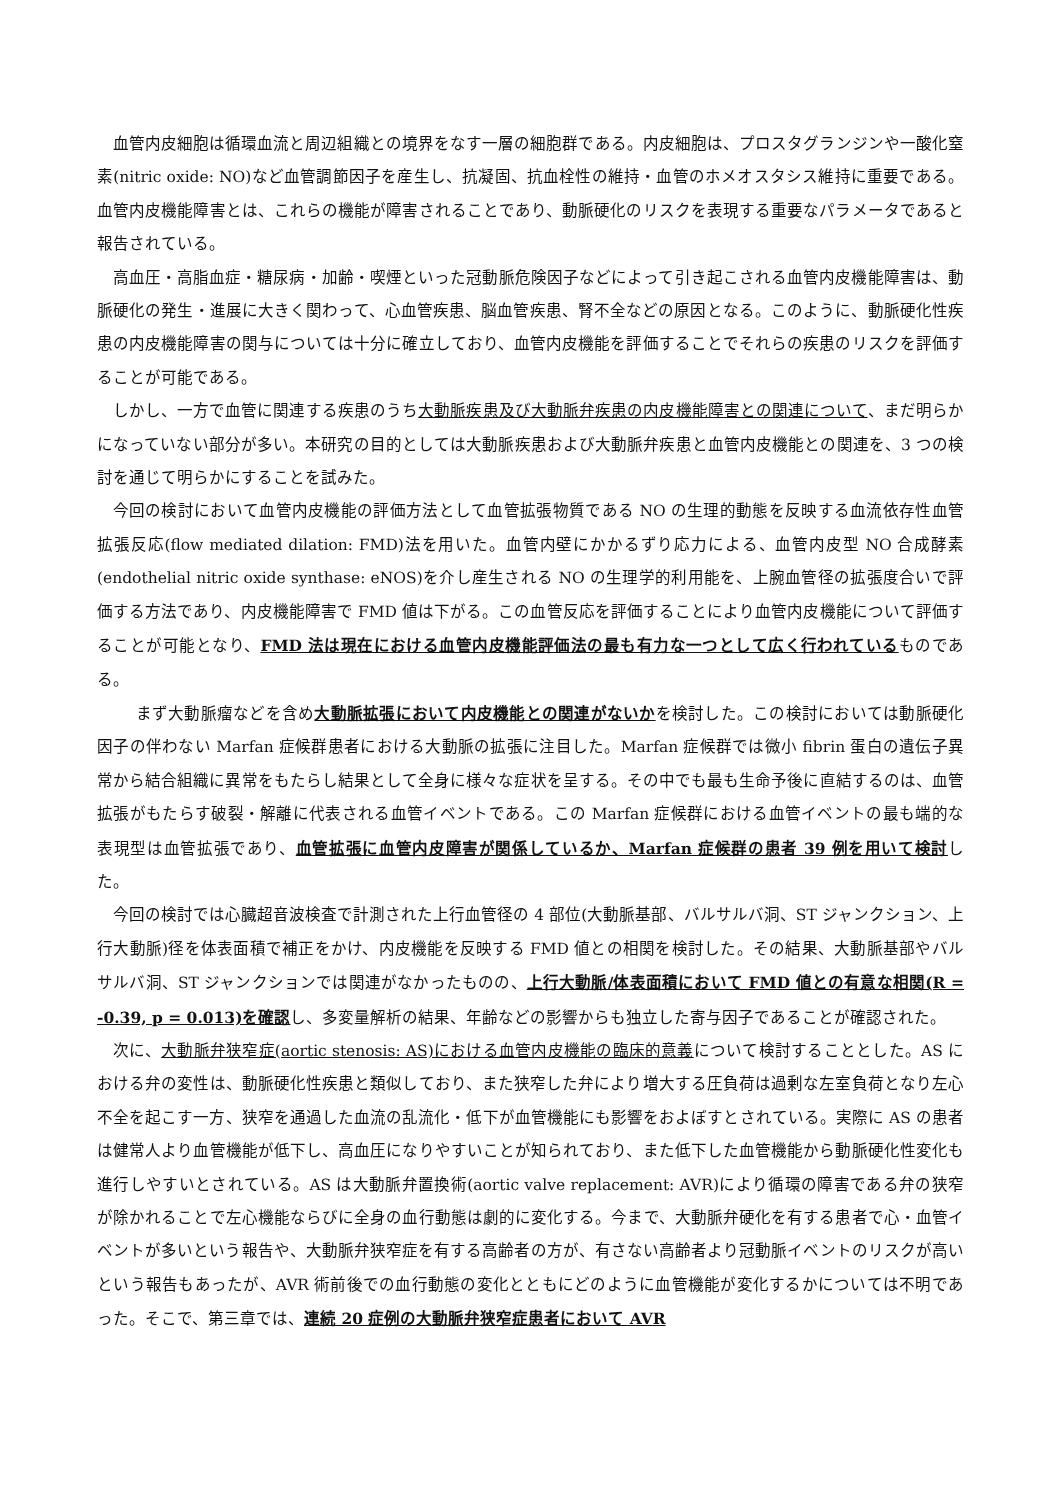血管内皮細胞は循環血流と周辺組織との境界をなす一層の細胞群である。内皮細胞は、プロスタグランジンや一酸化窒素(nitric oxide: NO)など血管調節因子を産生し、抗凝固、抗血栓性の維持・血管のホメオスタシス維持に重要である。血管内皮機能障害とは、これらの機能が障害されることであり、動脈硬化のリスクを表現する重要なパラメータであると報告されている。
高血圧・高脂血症・糖尿病・加齢・喫煙といった冠動脈危険因子などによって引き起こされる血管内皮機能障害は、動脈硬化の発生・進展に大きく関わって、心血管疾患、脳血管疾患、腎不全などの原因となる。このように、動脈硬化性疾患の内皮機能障害の関与については十分に確立しており、血管内皮機能を評価することでそれらの疾患のリスクを評価することが可能である。
しかし、一方で血管に関連する疾患のうち大動脈疾患及び大動脈弁疾患の内皮機能障害との関連について、まだ明らかになっていない部分が多い。本研究の目的としては大動脈疾患および大動脈弁疾患と血管内皮機能との関連を、3 つの検討を通じて明らかにすることを試みた。
今回の検討において血管内皮機能の評価方法として血管拡張物質である NO の生理的動態を反映する血流依存性血管拡張反応(flow mediated dilation: FMD)法を用いた。血管内壁にかかるずり応力による、血管内皮型 NO 合成酵素(endothelial nitric oxide synthase: eNOS)を介し産生される NO の生理学的利用能を、上腕血管径の拡張度合いで評価する方法であり、内皮機能障害で FMD 値は下がる。この血管反応を評価することにより血管内皮機能について評価することが可能となり、FMD 法は現在における血管内皮機能評価法の最も有力な一つとして広く行われているものである。
まず大動脈瘤などを含め大動脈拡張において内皮機能との関連がないかを検討した。この検討においては動脈硬化因子の伴わない Marfan 症候群患者における大動脈の拡張に注目した。Marfan 症候群では微小 fibrin 蛋白の遺伝子異常から結合組織に異常をもたらし結果として全身に様々な症状を呈する。その中でも最も生命予後に直結するのは、血管拡張がもたらす破裂・解離に代表される血管イベントである。この Marfan 症候群における血管イベントの最も端的な表現型は血管拡張であり、血管拡張に血管内皮障害が関係しているか、Marfan 症候群の患者 39 例を用いて検討した。
今回の検討では心臓超音波検査で計測された上行血管径の 4 部位(大動脈基部、バルサルバ洞、ST ジャンクション、上行大動脈)径を体表面積で補正をかけ、内皮機能を反映する FMD 値との相関を検討した。その結果、大動脈基部やバルサルバ洞、ST ジャンクションでは関連がなかったものの、上行大動脈/体表面積において FMD 値との有意な相関(R = -0.39, p = 0.013)を確認し、多変量解析の結果、年齢などの影響からも独立した寄与因子であることが確認された。
次に、大動脈弁狭窄症(aortic stenosis: AS)における血管内皮機能の臨床的意義について検討することとした。AS における弁の変性は、動脈硬化性疾患と類似しており、また狭窄した弁により増大する圧負荷は過剰な左室負荷となり左心不全を起こす一方、狭窄を通過した血流の乱流化・低下が血管機能にも影響をおよぼすとされている。実際に AS の患者は健常人より血管機能が低下し、高血圧になりやすいことが知られており、また低下した血管機能から動脈硬化性変化も進行しやすいとされている。AS は大動脈弁置換術(aortic valve replacement: AVR)により循環の障害である弁の狭窄が除かれることで左心機能ならびに全身の血行動態は劇的に変化する。今まで、大動脈弁硬化を有する患者で心・血管イベントが多いという報告や、大動脈弁狭窄症を有する高齢者の方が、有さない高齢者より冠動脈イベントのリスクが高いという報告もあったが、AVR 術前後での血行動態の変化とともにどのように血管機能が変化するかについては不明であった。そこで、第三章では、連続 20 症例の大動脈弁狭窄症患者において AVR